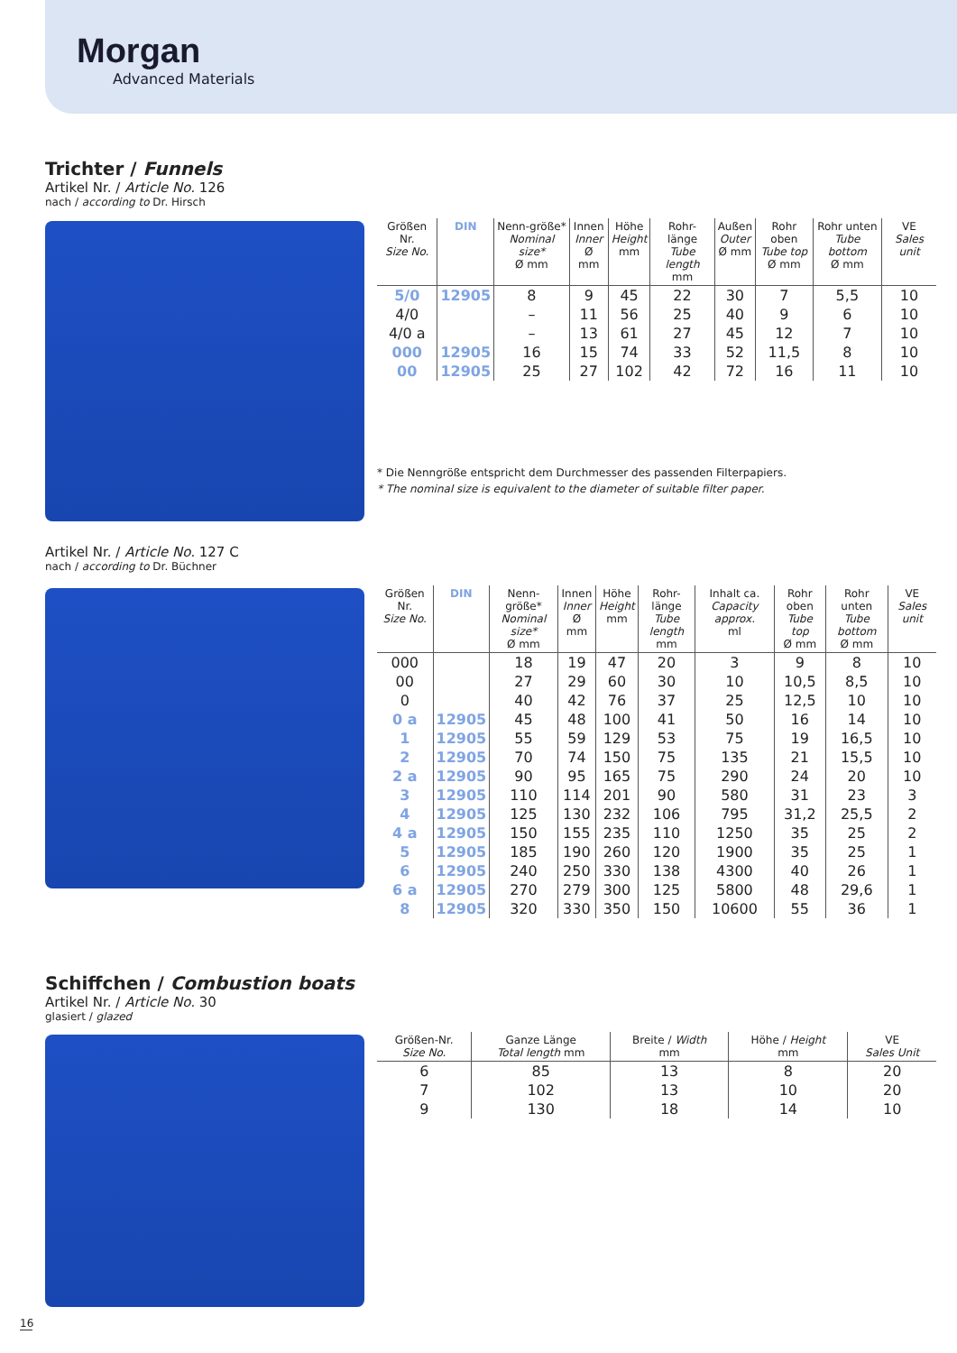Morgan
Advanced Materials
Trichter / Funnels
Artikel Nr. / Article No. 126
nach / according to Dr. Hirsch
| Größen Nr. Size No. | DIN | Nenn-größe* Nominal size* Ø mm | Innen Inner Ø mm | Höhe Height mm | Rohr-länge Tube length mm | Außen Outer Ø mm | Rohr oben Tube top Ø mm | Rohr unten Tube bottom Ø mm | VE Sales unit |
| --- | --- | --- | --- | --- | --- | --- | --- | --- | --- |
| 5/0 | 12905 | 8 | 9 | 45 | 22 | 30 | 7 | 5,5 | 10 |
| 4/0 | | – | 11 | 56 | 25 | 40 | 9 | 6 | 10 |
| 4/0 a | | – | 13 | 61 | 27 | 45 | 12 | 7 | 10 |
| 000 | 12905 | 16 | 15 | 74 | 33 | 52 | 11,5 | 8 | 10 |
| 00 | 12905 | 25 | 27 | 102 | 42 | 72 | 16 | 11 | 10 |
* Die Nenngröße entspricht dem Durchmesser des passenden Filterpapiers.
* The nominal size is equivalent to the diameter of suitable filter paper.
Artikel Nr. / Article No. 127 C
nach / according to Dr. Büchner
| Größen Nr. Size No. | DIN | Nenn-größe* Nominal size* Ø mm | Innen Inner Ø mm | Höhe Height mm | Rohr-länge Tube length mm | Inhalt ca. Capacity approx. ml | Rohr oben Tube top Ø mm | Rohr unten Tube bottom Ø mm | VE Sales unit |
| --- | --- | --- | --- | --- | --- | --- | --- | --- | --- |
| 000 | | 18 | 19 | 47 | 20 | 3 | 9 | 8 | 10 |
| 00 | | 27 | 29 | 60 | 30 | 10 | 10,5 | 8,5 | 10 |
| 0 | | 40 | 42 | 76 | 37 | 25 | 12,5 | 10 | 10 |
| 0 a | 12905 | 45 | 48 | 100 | 41 | 50 | 16 | 14 | 10 |
| 1 | 12905 | 55 | 59 | 129 | 53 | 75 | 19 | 16,5 | 10 |
| 2 | 12905 | 70 | 74 | 150 | 75 | 135 | 21 | 15,5 | 10 |
| 2 a | 12905 | 90 | 95 | 165 | 75 | 290 | 24 | 20 | 10 |
| 3 | 12905 | 110 | 114 | 201 | 90 | 580 | 31 | 23 | 3 |
| 4 | 12905 | 125 | 130 | 232 | 106 | 795 | 31,2 | 25,5 | 2 |
| 4 a | 12905 | 150 | 155 | 235 | 110 | 1250 | 35 | 25 | 2 |
| 5 | 12905 | 185 | 190 | 260 | 120 | 1900 | 35 | 25 | 1 |
| 6 | 12905 | 240 | 250 | 330 | 138 | 4300 | 40 | 26 | 1 |
| 6 a | 12905 | 270 | 279 | 300 | 125 | 5800 | 48 | 29,6 | 1 |
| 8 | 12905 | 320 | 330 | 350 | 150 | 10600 | 55 | 36 | 1 |
Schiffchen / Combustion boats
Artikel Nr. / Article No. 30
glasiert / glazed
| Größen-Nr. Size No. | Ganze Länge Total length mm | Breite / Width mm | Höhe / Height mm | VE Sales Unit |
| --- | --- | --- | --- | --- |
| 6 | 85 | 13 | 8 | 20 |
| 7 | 102 | 13 | 10 | 20 |
| 9 | 130 | 18 | 14 | 10 |
16